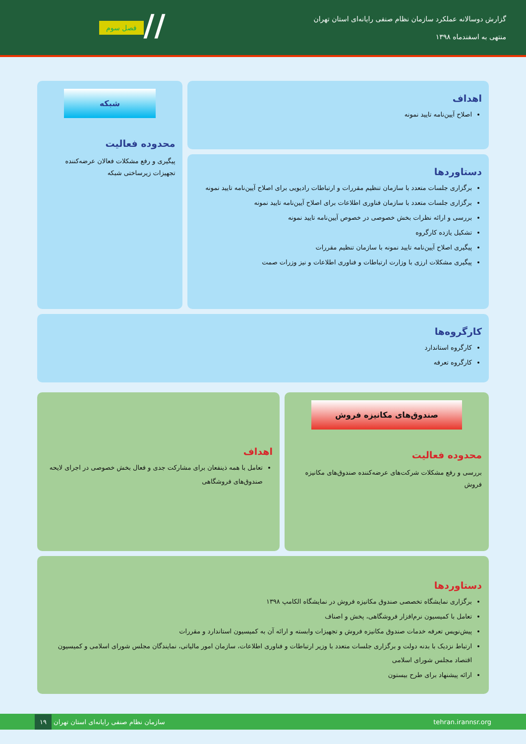//
گزارش دوسالانه عملکرد سازمان نظام صنفی رایانه‌ای استان تهران
منتهی به اسفندماه ۱۳۹۸
فصل سوم
اهداف
اصلاح آیین‌نامه تایید نمونه
دستاوردها
برگزاری جلسات متعدد با سازمان تنظیم مقررات و ارتباطات رادیویی برای اصلاح آیین‌نامه تایید نمونه
برگزاری جلسات متعدد با سازمان فناوری اطلاعات برای اصلاح آیین‌نامه تایید نمونه
بررسی و ارائه نظرات بخش خصوصی در خصوص آیین‌نامه تایید نمونه
تشکیل یازده کارگروه
پیگیری اصلاح آیین‌نامه تایید نمونه با سازمان تنظیم مقررات
پیگیری مشکلات ارزی با وزارت ارتباطات و فناوری اطلاعات و نیز وزرات صمت
شبکه
محدوده فعالیت
پیگیری و رفع مشکلات فعالان عرضه‌کننده تجهیزات زیرساختی شبکه
کارگروه‌ها
کارگروه استاندارد
کارگروه تعرفه
صندوق‌های مکانیزه فروش
محدوده فعالیت
بررسی و رفع مشکلات شرکت‌های عرضه‌کننده صندوق‌های مکانیزه فروش
اهداف
تعامل با همه ذینفعان برای مشارکت جدی و فعال بخش خصوصی در اجرای لایحه صندوق‌های فروشگاهی
دستاوردها
برگزاری نمایشگاه تخصصی صندوق مکانیزه فروش در نمایشگاه الکامپ ۱۳۹۸
تعامل با کمیسیون نرم‌افزار فروشگاهی، پخش و اصناف
پیش‌نویس تعرفه خدمات صندوق مکانیزه فروش و تجهیزات وابسته و ارائه آن به کمیسیون استاندارد و مقررات
ارتباط نزدیک با بدنه دولت و برگزاری جلسات متعدد با وزیر ارتباطات و فناوری اطلاعات، سازمان امور مالیاتی، نمایندگان مجلس شورای اسلامی و کمیسیون اقتصاد مجلس شورای اسلامی
ارائه پیشنهاد برای طرح بیستون
tehran.irannsr.org سازمان نظام صنفی رایانه‌ای استان تهران ۱۹